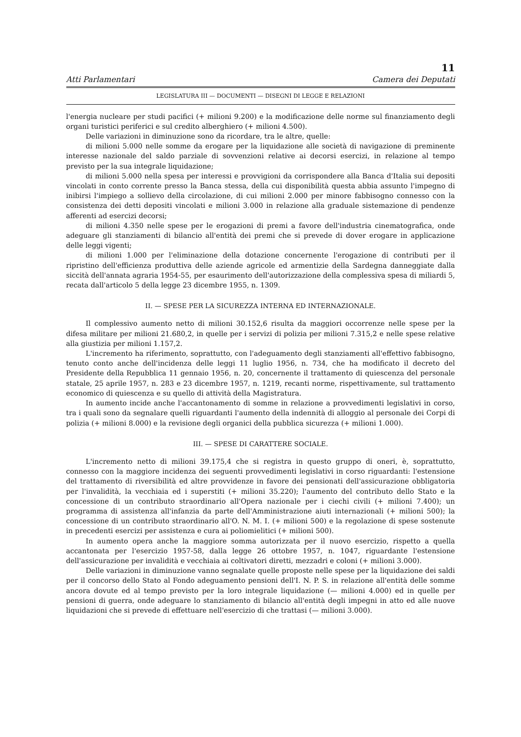11
Atti Parlamentari Camera dei Deputati
LEGISLATURA III — DOCUMENTI — DISEGNI DI LEGGE E RELAZIONI
l'energia nucleare per studi pacifici (+ milioni 9.200) e la modificazione delle norme sul finanziamento degli organi turistici periferici e sul credito alberghiero (+ milioni 4.500).
Delle variazioni in diminuzione sono da ricordare, tra le altre, quelle:
di milioni 5.000 nelle somme da erogare per la liquidazione alle società di navigazione di preminente interesse nazionale del saldo parziale di sovvenzioni relative ai decorsi esercizi, in relazione al tempo previsto per la sua integrale liquidazione;
di milioni 5.000 nella spesa per interessi e provvigioni da corrispondere alla Banca d'Italia sui depositi vincolati in conto corrente presso la Banca stessa, della cui disponibilità questa abbia assunto l'impegno di inibirsi l'impiego a sollievo della circolazione, di cui milioni 2.000 per minore fabbisogno connesso con la consistenza dei detti depositi vincolati e milioni 3.000 in relazione alla graduale sistemazione di pendenze afferenti ad esercizi decorsi;
di milioni 4.350 nelle spese per le erogazioni di premi a favore dell'industria cinematografica, onde adeguare gli stanziamenti di bilancio all'entità dei premi che si prevede di dover erogare in applicazione delle leggi vigenti;
di milioni 1.000 per l'eliminazione della dotazione concernente l'erogazione di contributi per il ripristino dell'efficienza produttiva delle aziende agricole ed armentizie della Sardegna danneggiate dalla siccità dell'annata agraria 1954-55, per esaurimento dell'autorizzazione della complessiva spesa di miliardi 5, recata dall'articolo 5 della legge 23 dicembre 1955, n. 1309.
II. — SPESE PER LA SICUREZZA INTERNA ED INTERNAZIONALE.
Il complessivo aumento netto di milioni 30.152,6 risulta da maggiori occorrenze nelle spese per la difesa militare per milioni 21.680,2, in quelle per i servizi di polizia per milioni 7.315,2 e nelle spese relative alla giustizia per milioni 1.157,2.
L'incremento ha riferimento, soprattutto, con l'adeguamento degli stanziamenti all'effettivo fabbisogno, tenuto conto anche dell'incidenza delle leggi 11 luglio 1956, n. 734, che ha modificato il decreto del Presidente della Repubblica 11 gennaio 1956, n. 20, concernente il trattamento di quiescenza del personale statale, 25 aprile 1957, n. 283 e 23 dicembre 1957, n. 1219, recanti norme, rispettivamente, sul trattamento economico di quiescenza e su quello di attività della Magistratura.
In aumento incide anche l'accantonamento di somme in relazione a provvedimenti legislativi in corso, tra i quali sono da segnalare quelli riguardanti l'aumento della indennità di alloggio al personale dei Corpi di polizia (+ milioni 8.000) e la revisione degli organici della pubblica sicurezza (+ milioni 1.000).
III. — SPESE DI CARATTERE SOCIALE.
L'incremento netto di milioni 39.175,4 che si registra in questo gruppo di oneri, è, soprattutto, connesso con la maggiore incidenza dei seguenti provvedimenti legislativi in corso riguardanti: l'estensione del trattamento di riversibilità ed altre provvidenze in favore dei pensionati dell'assicurazione obbligatoria per l'invalidità, la vecchiaia ed i superstiti (+ milioni 35.220); l'aumento del contributo dello Stato e la concessione di un contributo straordinario all'Opera nazionale per i ciechi civili (+ milioni 7.400); un programma di assistenza all'infanzia da parte dell'Amministrazione aiuti internazionali (+ milioni 500); la concessione di un contributo straordinario all'O. N. M. I. (+ milioni 500) e la regolazione di spese sostenute in precedenti esercizi per assistenza e cura ai poliomielitici (+ milioni 500).
In aumento opera anche la maggiore somma autorizzata per il nuovo esercizio, rispetto a quella accantonata per l'esercizio 1957-58, dalla legge 26 ottobre 1957, n. 1047, riguardante l'estensione dell'assicurazione per invalidità e vecchiaia ai coltivatori diretti, mezzadri e coloni (+ milioni 3.000).
Delle variazioni in diminuzione vanno segnalate quelle proposte nelle spese per la liquidazione dei saldi per il concorso dello Stato al Fondo adeguamento pensioni dell'I. N. P. S. in relazione all'entità delle somme ancora dovute ed al tempo previsto per la loro integrale liquidazione (— milioni 4.000) ed in quelle per pensioni di guerra, onde adeguare lo stanziamento di bilancio all'entità degli impegni in atto ed alle nuove liquidazioni che si prevede di effettuare nell'esercizio di che trattasi (— milioni 3.000).